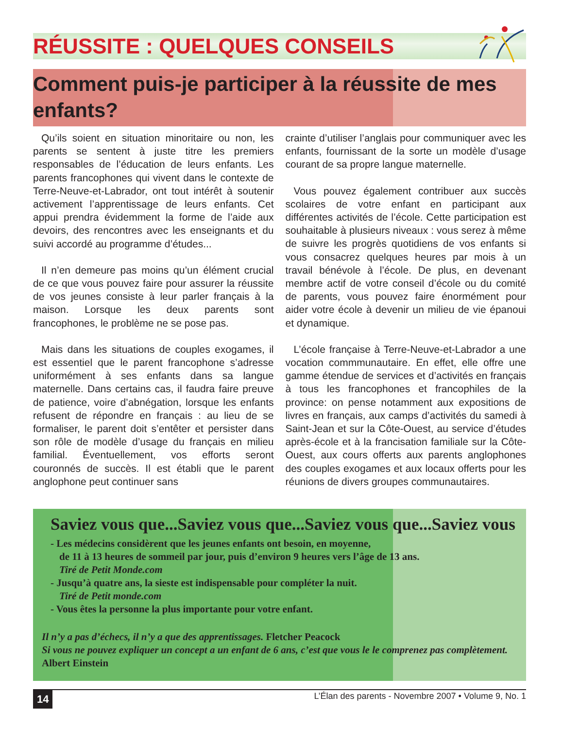RÉUSSITE : QUELQUES CONSEILS
Comment puis-je participer à la réussite de mes enfants?
Qu’ils soient en situation minoritaire ou non, les parents se sentent à juste titre les premiers responsables de l’éducation de leurs enfants. Les parents francophones qui vivent dans le contexte de Terre-Neuve-et-Labrador, ont tout intérêt à soutenir activement l’apprentissage de leurs enfants. Cet appui prendra évidemment la forme de l’aide aux devoirs, des rencontres avec les enseignants et du suivi accordé au programme d’études...
Il n’en demeure pas moins qu’un élément crucial de ce que vous pouvez faire pour assurer la réussite de vos jeunes consiste à leur parler français à la maison. Lorsque les deux parents sont francophones, le problème ne se pose pas.
Mais dans les situations de couples exogames, il est essentiel que le parent francophone s’adresse uniformément à ses enfants dans sa langue maternelle. Dans certains cas, il faudra faire preuve de patience, voire d’abnégation, lorsque les enfants refusent de répondre en français : au lieu de se formaliser, le parent doit s’entêter et persister dans son rôle de modèle d’usage du français en milieu familial. Éventuellement, vos efforts seront couronnés de succès. Il est établi que le parent anglophone peut continuer sans
crainte d’utiliser l’anglais pour communiquer avec les enfants, fournissant de la sorte un modèle d’usage courant de sa propre langue maternelle.
Vous pouvez également contribuer aux succès scolaires de votre enfant en participant aux différentes activités de l’école. Cette participation est souhaitable à plusieurs niveaux : vous serez à même de suivre les progrès quotidiens de vos enfants si vous consacrez quelques heures par mois à un travail bénévole à l’école. De plus, en devenant membre actif de votre conseil d’école ou du comité de parents, vous pouvez faire énormément pour aider votre école à devenir un milieu de vie épanoui et dynamique.
L’école française à Terre-Neuve-et-Labrador a une vocation commmunautaire. En effet, elle offre une gamme étendue de services et d’activités en français à tous les francophones et francophiles de la province: on pense notamment aux expositions de livres en français, aux camps d’activités du samedi à Saint-Jean et sur la Côte-Ouest, au service d’études après-école et à la francisation familiale sur la Côte-Ouest, aux cours offerts aux parents anglophones des couples exogames et aux locaux offerts pour les réunions de divers groupes communautaires.
Saviez vous que...Saviez vous que...Saviez vous que...Saviez vous
- Les médecins considèrent que les jeunes enfants ont besoin, en moyenne,
de 11 à 13 heures de sommeil par jour, puis d’environ 9 heures vers l’âge de 13 ans.
Tiré de Petit Monde.com
- Jusqu’à quatre ans, la sieste est indispensable pour compléter la nuit.
Tiré de Petit monde.com
- Vous êtes la personne la plus importante pour votre enfant.
Il n’y a pas d’échecs, il n’y a que des apprentissages. Fletcher Peacock
Si vous ne pouvez expliquer un concept a un enfant de 6 ans, c’est que vous le le comprenez pas complètement.
Albert Einstein
14 L’Élan des parents - Novembre 2007 • Volume 9, No. 1